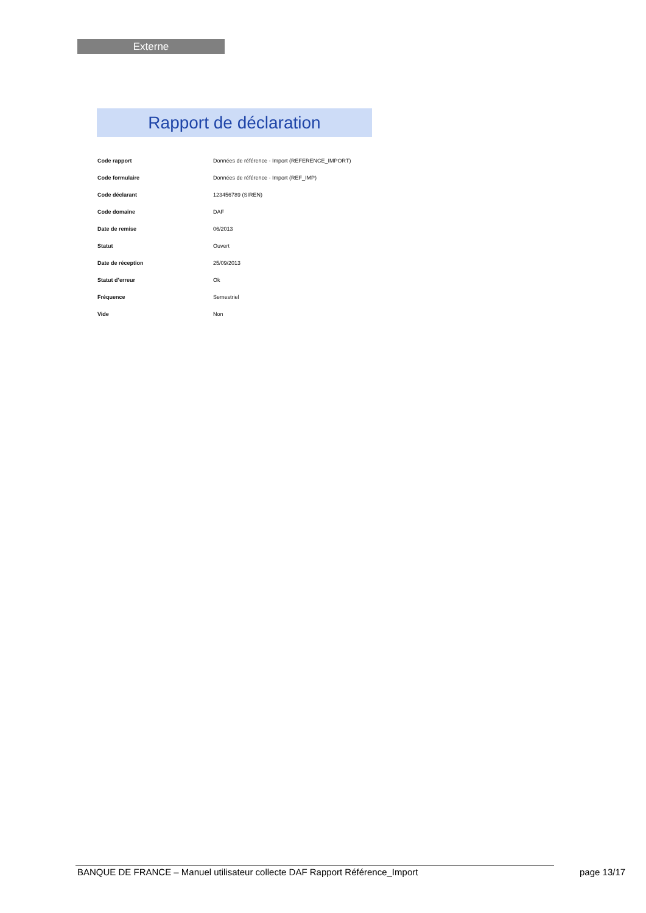Externe
Rapport de déclaration
| Code rapport | Données de référence - Import (REFERENCE_IMPORT) |
| Code formulaire | Données de référence - Import (REF_IMP) |
| Code déclarant | 123456789 (SIREN) |
| Code domaine | DAF |
| Date de remise | 06/2013 |
| Statut | Ouvert |
| Date de réception | 25/09/2013 |
| Statut d’erreur | Ok |
| Fréquence | Semestriel |
| Vide | Non |
BANQUE DE FRANCE – Manuel utilisateur collecte DAF Rapport Référence_Import
page 13/17